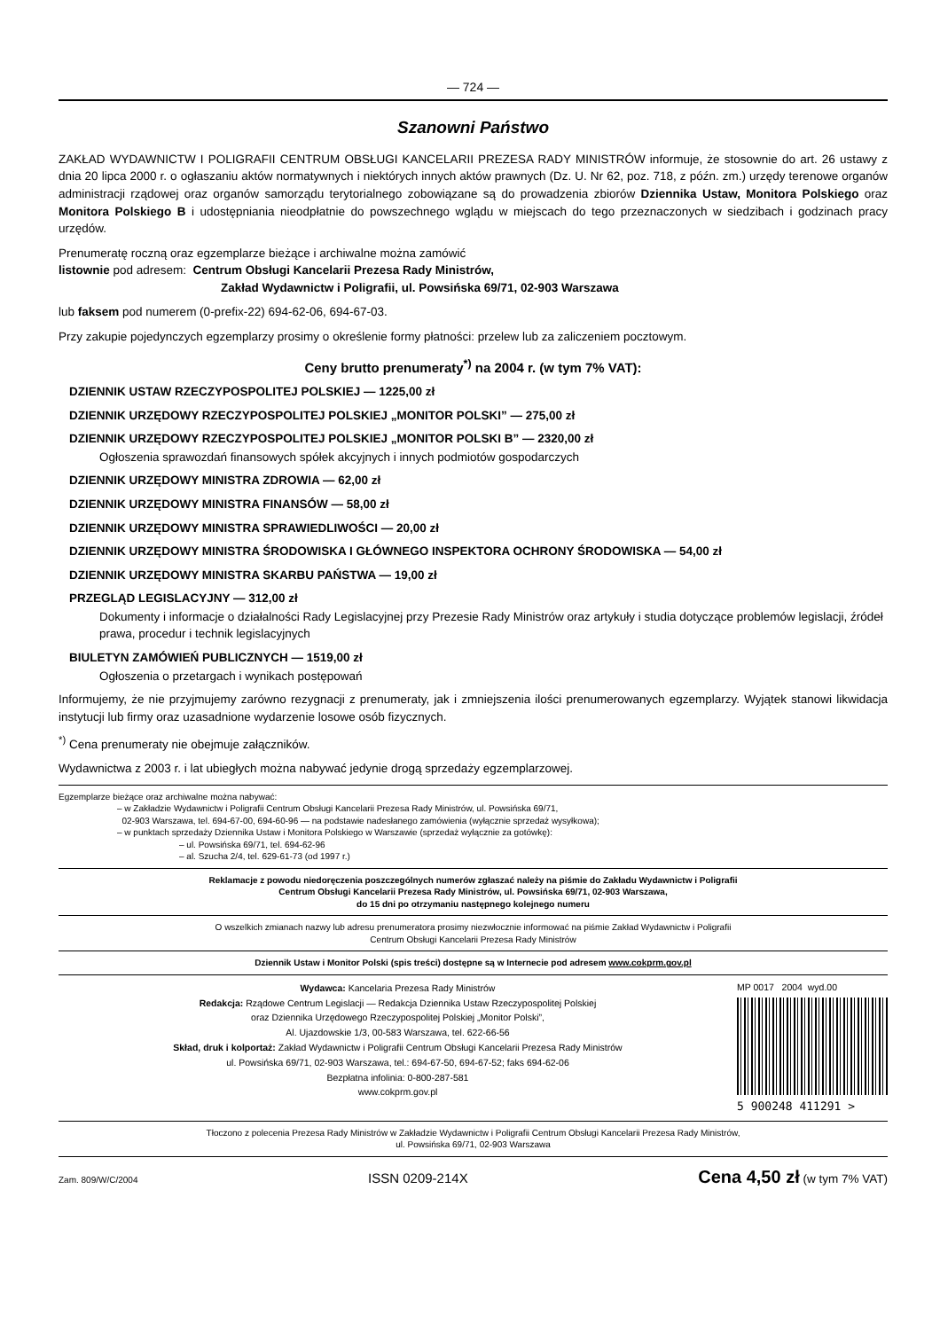— 724 —
Szanowni Państwo
ZAKŁAD WYDAWNICTW I POLIGRAFII CENTRUM OBSŁUGI KANCELARII PREZESA RADY MINISTRÓW informuje, że stosownie do art. 26 ustawy z dnia 20 lipca 2000 r. o ogłaszaniu aktów normatywnych i niektórych innych aktów prawnych (Dz. U. Nr 62, poz. 718, z późn. zm.) urzędy terenowe organów administracji rządowej oraz organów samorządu terytorialnego zobowiązane są do prowadzenia zbiorów Dziennika Ustaw, Monitora Polskiego oraz Monitora Polskiego B i udostępniania nieodpłatnie do powszechnego wglądu w miejscach do tego przeznaczonych w siedzibach i godzinach pracy urzędów.
Prenumeratę roczną oraz egzemplarze bieżące i archiwalne można zamówić
listownie pod adresem: Centrum Obsługi Kancelarii Prezesa Rady Ministrów,
Zakład Wydawnictw i Poligrafii, ul. Powsińska 69/71, 02-903 Warszawa
lub faksem pod numerem (0-prefix-22) 694-62-06, 694-67-03.
Przy zakupie pojedynczych egzemplarzy prosimy o określenie formy płatności: przelew lub za zaliczeniem pocztowym.
Ceny brutto prenumeraty<sup>*)</sup> na 2004 r. (w tym 7% VAT):
DZIENNIK USTAW RZECZYPOSPOLITEJ POLSKIEJ — 1225,00 zł
DZIENNIK URZĘDOWY RZECZYPOSPOLITEJ POLSKIEJ „MONITOR POLSKI” — 275,00 zł
DZIENNIK URZĘDOWY RZECZYPOSPOLITEJ POLSKIEJ „MONITOR POLSKI B” — 2320,00 zł
Ogłoszenia sprawozdań finansowych spółek akcyjnych i innych podmiotów gospodarczych
DZIENNIK URZĘDOWY MINISTRA ZDROWIA — 62,00 zł
DZIENNIK URZĘDOWY MINISTRA FINANSÓW — 58,00 zł
DZIENNIK URZĘDOWY MINISTRA SPRAWIEDLIWOŚCI — 20,00 zł
DZIENNIK URZĘDOWY MINISTRA ŚRODOWISKA I GŁÓWNEGO INSPEKTORA OCHRONY ŚRODOWISKA — 54,00 zł
DZIENNIK URZĘDOWY MINISTRA SKARBU PAŃSTWA — 19,00 zł
PRZEGLĄD LEGISLACYJNY — 312,00 zł
Dokumenty i informacje o działalności Rady Legislacyjnej przy Prezesie Rady Ministrów oraz artykuły i studia dotyczące problemów legislacji, źródeł prawa, procedur i technik legislacyjnych
BIULETYN ZAMÓWIEŃ PUBLICZNYCH — 1519,00 zł
Ogłoszenia o przetargach i wynikach postępowań
Informujemy, że nie przyjmujemy zarówno rezygnacji z prenumeraty, jak i zmniejszenia ilości prenumerowanych egzemplarzy. Wyjątek stanowi likwidacja instytucji lub firmy oraz uzasadnione wydarzenie losowe osób fizycznych.
<sup>*)</sup> Cena prenumeraty nie obejmuje załączników.
Wydawnictwa z 2003 r. i lat ubiegłych można nabywać jedynie drogą sprzedaży egzemplarzowej.
Egzemplarze bieżące oraz archiwalne można nabywać:
– w Zakładzie Wydawnictw i Poligrafii Centrum Obsługi Kancelarii Prezesa Rady Ministrów, ul. Powsińska 69/71,
02-903 Warszawa, tel. 694-67-00, 694-60-96 — na podstawie nadesłanego zamówienia (wyłącznie sprzedaż wysyłkowa);
– w punktach sprzedaży Dziennika Ustaw i Monitora Polskiego w Warszawie (sprzedaż wyłącznie za gotówkę):
– ul. Powsińska 69/71, tel. 694-62-96
– al. Szucha 2/4, tel. 629-61-73 (od 1997 r.)
Reklamacje z powodu niedoręczenia poszczególnych numerów zgłaszać należy na piśmie do Zakładu Wydawnictw i Poligrafii
Centrum Obsługi Kancelarii Prezesa Rady Ministrów, ul. Powsińska 69/71, 02-903 Warszawa,
do 15 dni po otrzymaniu następnego kolejnego numeru
O wszelkich zmianach nazwy lub adresu prenumeratora prosimy niezwłocznie informować na piśmie Zakład Wydawnictw i Poligrafii
Centrum Obsługi Kancelarii Prezesa Rady Ministrów
Dziennik Ustaw i Monitor Polski (spis treści) dostępne są w Internecie pod adresem www.cokprm.gov.pl
Wydawca: Kancelaria Prezesa Rady Ministrów
Redakcja: Rządowe Centrum Legislacji — Redakcja Dziennika Ustaw Rzeczypospolitej Polskiej
oraz Dziennika Urzędowego Rzeczypospolitej Polskiej „Monitor Polski”,
Al. Ujazdowskie 1/3, 00-583 Warszawa, tel. 622-66-56
Skład, druk i kolportaż: Zakład Wydawnictw i Poligrafii Centrum Obsługi Kancelarii Prezesa Rady Ministrów
ul. Powsińska 69/71, 02-903 Warszawa, tel.: 694-67-50, 694-67-52; faks 694-62-06
Bezpłatna infolinia: 0-800-287-581
www.cokprm.gov.pl
MP 0017 2004 wyd.00
5 900248 411291 >
Tłoczono z polecenia Prezesa Rady Ministrów w Zakładzie Wydawnictw i Poligrafii Centrum Obsługi Kancelarii Prezesa Rady Ministrów,
ul. Powsińska 69/71, 02-903 Warszawa
Zam. 809/W/C/2004 ISSN 0209-214X Cena 4,50 zł (w tym 7% VAT)